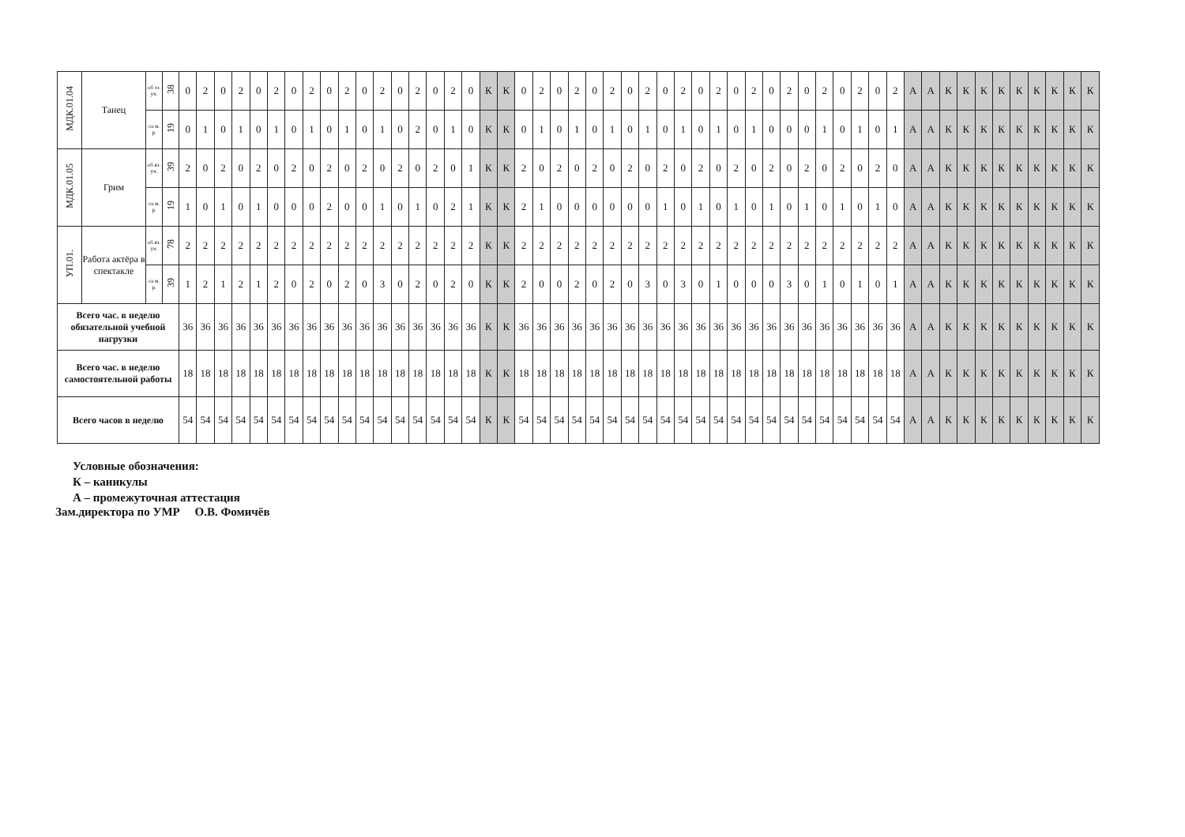| МДК.01.04 | Танец | об зз. уч. | 38 | 0 | 2 | 0 | 2 | 0 | 2 | 0 | 2 | 0 | 2 | 0 | 2 | 0 | 2 | 0 | 2 | 0 | К | К | 0 | 2 | 0 | 2 | 0 | 2 | 0 | 2 | 0 | 2 | 0 | 2 | 0 | 2 | 0 | 2 | 0 | 2 | 0 | 2 | 0 | 2 | А | А | К | К | К | К | К | К | К | К | К |
| | | са м. р. | 19 | 0 | 1 | 0 | 1 | 0 | 1 | 0 | 1 | 0 | 1 | 0 | 1 | 0 | 2 | 0 | 1 | 0 | К | К | 0 | 1 | 0 | 1 | 0 | 1 | 0 | 1 | 0 | 1 | 0 | 1 | 0 | 1 | 0 | 0 | 0 | 1 | 0 | 1 | 0 | 1 | А | А | К | К | К | К | К | К | К | К | К |
| МДК.01.05 | Грим | об яз. уч. | 39 | 2 | 0 | 2 | 0 | 2 | 0 | 2 | 0 | 2 | 0 | 2 | 0 | 2 | 0 | 2 | 0 | 1 | К | К | 2 | 0 | 2 | 0 | 2 | 0 | 2 | 0 | 2 | 0 | 2 | 0 | 2 | 0 | 2 | 0 | 2 | 0 | 2 | 0 | 2 | 0 | А | А | К | К | К | К | К | К | К | К | К |
| | | са м. р. | 19 | 1 | 0 | 1 | 0 | 1 | 0 | 0 | 0 | 2 | 0 | 0 | 1 | 0 | 1 | 0 | 2 | 1 | К | К | 2 | 1 | 0 | 0 | 0 | 0 | 0 | 0 | 1 | 0 | 1 | 0 | 1 | 0 | 1 | 0 | 1 | 0 | 1 | 0 | 1 | 0 | А | А | К | К | К | К | К | К | К | К | К |
| УП.01. | Работа актёра в спектакле | об яз. уч. | 78 | 2 | 2 | 2 | 2 | 2 | 2 | 2 | 2 | 2 | 2 | 2 | 2 | 2 | 2 | 2 | 2 | 2 | К | К | 2 | 2 | 2 | 2 | 2 | 2 | 2 | 2 | 2 | 2 | 2 | 2 | 2 | 2 | 2 | 2 | 2 | 2 | 2 | 2 | 2 | 2 | А | А | К | К | К | К | К | К | К | К | К |
| | | са м. р. | 39 | 1 | 2 | 1 | 2 | 1 | 2 | 0 | 2 | 0 | 2 | 0 | 3 | 0 | 2 | 0 | 2 | 0 | К | К | 2 | 0 | 0 | 2 | 0 | 2 | 0 | 3 | 0 | 3 | 0 | 1 | 0 | 0 | 0 | 3 | 0 | 1 | 0 | 1 | 0 | 1 | А | А | К | К | К | К | К | К | К | К | К |
| Всего час. в неделю обязательной учебной нагрузки | | | | 36 | 36 | 36 | 36 | 36 | 36 | 36 | 36 | 36 | 36 | 36 | 36 | 36 | 36 | 36 | 36 | 36 | К | К | 36 | 36 | 36 | 36 | 36 | 36 | 36 | 36 | 36 | 36 | 36 | 36 | 36 | 36 | 36 | 36 | 36 | 36 | 36 | 36 | 36 | 36 | А | А | К | К | К | К | К | К | К | К | К |
| Всего час. в неделю самостоятельной работы | | | | 18 | 18 | 18 | 18 | 18 | 18 | 18 | 18 | 18 | 18 | 18 | 18 | 18 | 18 | 18 | 18 | 18 | К | К | 18 | 18 | 18 | 18 | 18 | 18 | 18 | 18 | 18 | 18 | 18 | 18 | 18 | 18 | 18 | 18 | 18 | 18 | 18 | 18 | 18 | 18 | А | А | К | К | К | К | К | К | К | К | К |
| Всего часов в неделю | | | | 54 | 54 | 54 | 54 | 54 | 54 | 54 | 54 | 54 | 54 | 54 | 54 | 54 | 54 | 54 | 54 | 54 | К | К | 54 | 54 | 54 | 54 | 54 | 54 | 54 | 54 | 54 | 54 | 54 | 54 | 54 | 54 | 54 | 54 | 54 | 54 | 54 | 54 | 54 | 54 | А | А | К | К | К | К | К | К | К | К | К |
Условные обозначения:
К – каникулы
А – промежуточная аттестация
Зам.директора по УМР О.В. Фомичёв